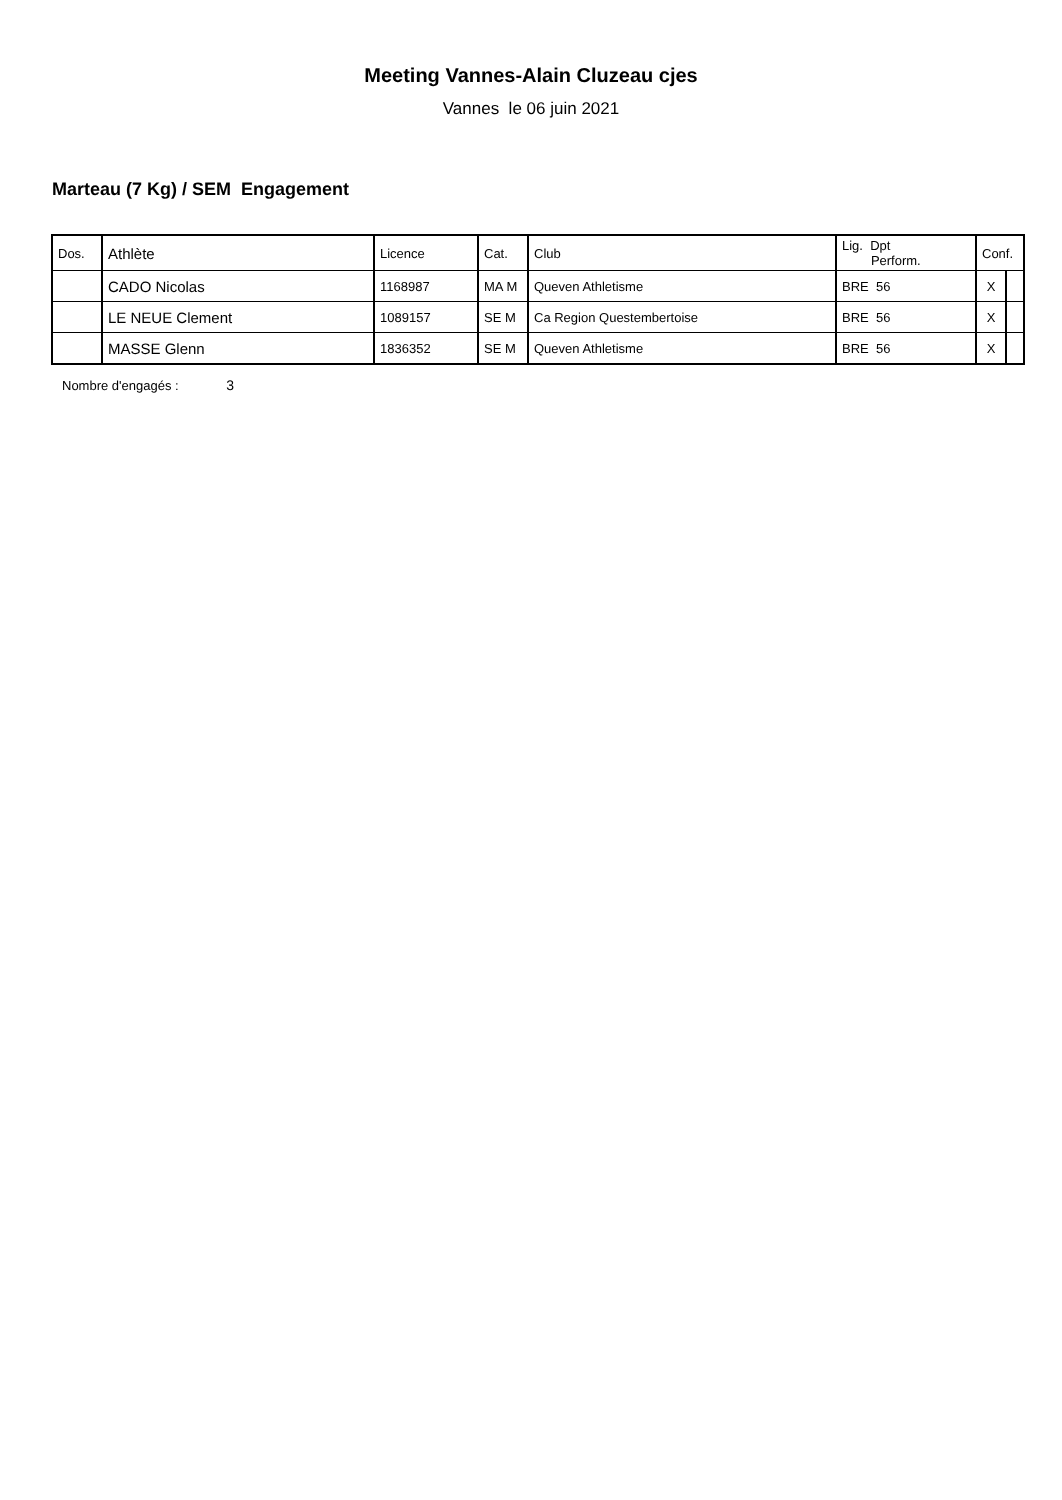Meeting Vannes-Alain Cluzeau cjes
Vannes le 06 juin 2021
Marteau (7 Kg) / SEM Engagement
| Dos. | Athlète | Licence | Cat. | Club | Lig. Dpt Perform. | Conf. | |
| --- | --- | --- | --- | --- | --- | --- | --- |
| | CADO Nicolas | 1168987 | MA M | Queven Athletisme | BRE 56 | X | |
| | LE NEUE Clement | 1089157 | SE M | Ca Region Questembertoise | BRE 56 | X | |
| | MASSE Glenn | 1836352 | SE M | Queven Athletisme | BRE 56 | X | |
Nombre d'engagés : 3